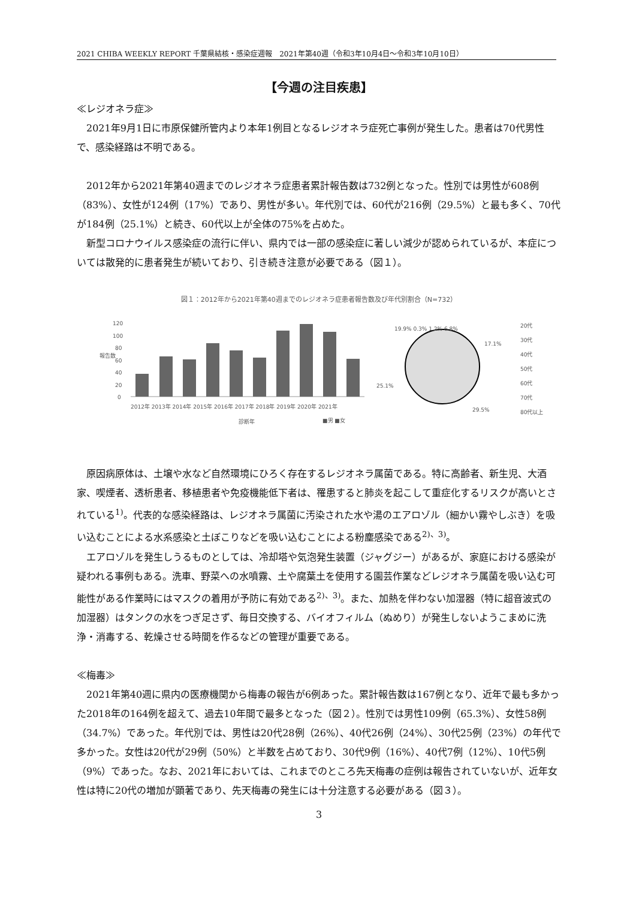2021 CHIBA WEEKLY REPORT 千葉県結核・感染症週報　2021年第40週（令和3年10月4日～令和3年10月10日）
【今週の注目疾患】
≪レジオネラ症≫
2021年9月1日に市原保健所管内より本年1例目となるレジオネラ症死亡事例が発生した。患者は70代男性で、感染経路は不明である。
2012年から2021年第40週までのレジオネラ症患者累計報告数は732例となった。性別では男性が608例（83%）、女性が124例（17%）であり、男性が多い。年代別では、60代が216例（29.5%）と最も多く、70代が184例（25.1%）と続き、60代以上が全体の75%を占めた。
新型コロナウイルス感染症の流行に伴い、県内では一部の感染症に著しい減少が認められているが、本症については散発的に患者発生が続いており、引き続き注意が必要である（図１）。
図１：2012年から2021年第40週までのレジオネラ症患者報告数及び年代別割合（N=732）
120
100
80
60
40
20
0
報告数
2012年 2013年 2014年 2015年 2016年 2017年 2018年 2019年 2020年 2021年
診断年
■男 ■女
19.9% 0.3% 1.2% 6.8%
17.1%
25.1%
29.5%
20代
30代
40代
50代
60代
70代
80代以上
原因病原体は、土壌や水など自然環境にひろく存在するレジオネラ属菌である。特に高齢者、新生児、大酒家、喫煙者、透析患者、移植患者や免疫機能低下者は、罹患すると肺炎を起こして重症化するリスクが高いとされている<sup>1)</sup>。代表的な感染経路は、レジオネラ属菌に汚染された水や湯のエアロゾル（細かい霧やしぶき）を吸い込むことによる水系感染と土ぼこりなどを吸い込むことによる粉塵感染である<sup>2)、3)</sup>。
エアロゾルを発生しうるものとしては、冷却塔や気泡発生装置（ジャグジー）があるが、家庭における感染が疑われる事例もある。洗車、野菜への水噴霧、土や腐葉土を使用する園芸作業などレジオネラ属菌を吸い込む可能性がある作業時にはマスクの着用が予防に有効である<sup>2)、3)</sup>。また、加熱を伴わない加湿器（特に超音波式の加湿器）はタンクの水をつぎ足さず、毎日交換する、バイオフィルム（ぬめり）が発生しないようこまめに洗浄・消毒する、乾燥させる時間を作るなどの管理が重要である。
≪梅毒≫
2021年第40週に県内の医療機関から梅毒の報告が6例あった。累計報告数は167例となり、近年で最も多かった2018年の164例を超えて、過去10年間で最多となった（図２）。性別では男性109例（65.3%）、女性58例（34.7%）であった。年代別では、男性は20代28例（26%）、40代26例（24%）、30代25例（23%）の年代で多かった。女性は20代が29例（50%）と半数を占めており、30代9例（16%）、40代7例（12%）、10代5例（9%）であった。なお、2021年においては、これまでのところ先天梅毒の症例は報告されていないが、近年女性は特に20代の増加が顕著であり、先天梅毒の発生には十分注意する必要がある（図３）。
3